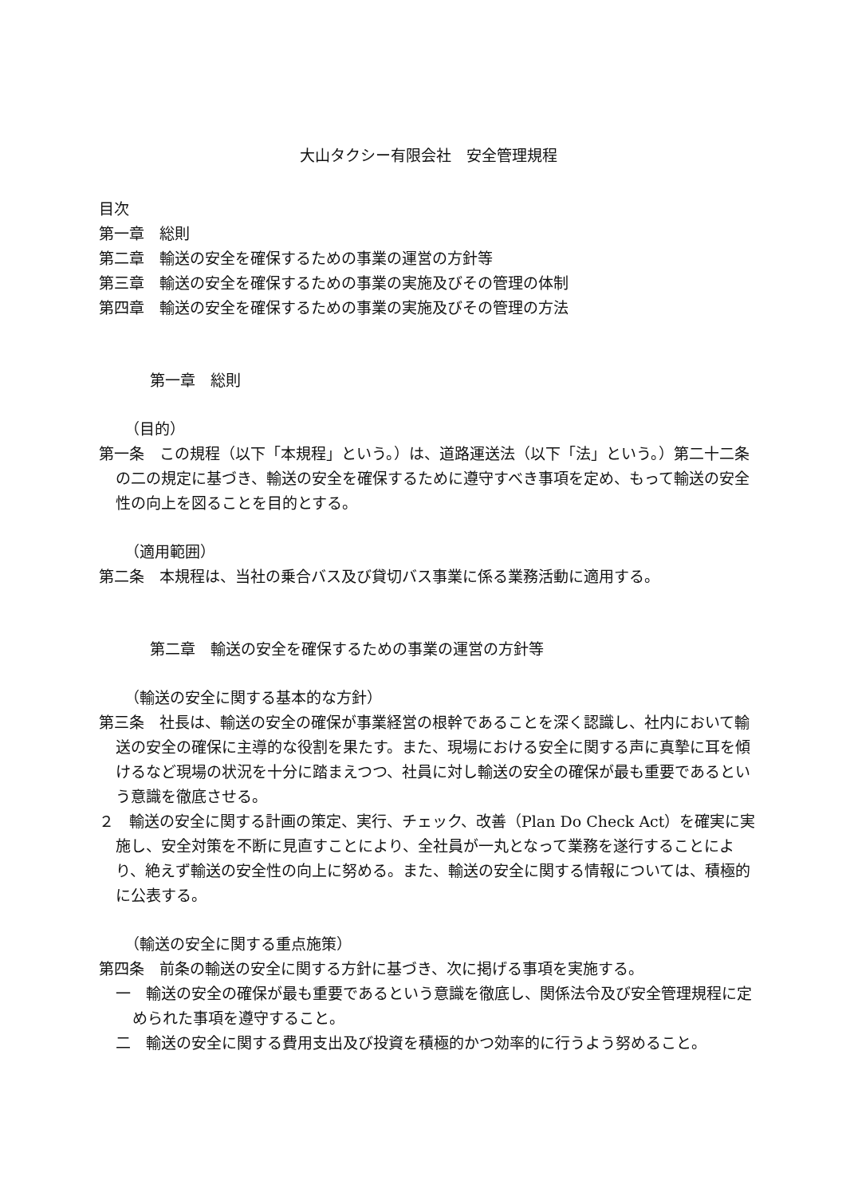大山タクシー有限会社　安全管理規程
目次
第一章　総則
第二章　輸送の安全を確保するための事業の運営の方針等
第三章　輸送の安全を確保するための事業の実施及びその管理の体制
第四章　輸送の安全を確保するための事業の実施及びその管理の方法
第一章　総則
（目的）
第一条　この規程（以下「本規程」という。）は、道路運送法（以下「法」という。）第二十二条の二の規定に基づき、輸送の安全を確保するために遵守すべき事項を定め、もって輸送の安全性の向上を図ることを目的とする。
（適用範囲）
第二条　本規程は、当社の乗合バス及び貸切バス事業に係る業務活動に適用する。
第二章　輸送の安全を確保するための事業の運営の方針等
（輸送の安全に関する基本的な方針）
第三条　社長は、輸送の安全の確保が事業経営の根幹であることを深く認識し、社内において輸送の安全の確保に主導的な役割を果たす。また、現場における安全に関する声に真摯に耳を傾けるなど現場の状況を十分に踏まえつつ、社員に対し輸送の安全の確保が最も重要であるという意識を徹底させる。
２　輸送の安全に関する計画の策定、実行、チェック、改善（Plan Do Check Act）を確実に実施し、安全対策を不断に見直すことにより、全社員が一丸となって業務を遂行することにより、絶えず輸送の安全性の向上に努める。また、輸送の安全に関する情報については、積極的に公表する。
（輸送の安全に関する重点施策）
第四条　前条の輸送の安全に関する方針に基づき、次に掲げる事項を実施する。
一　輸送の安全の確保が最も重要であるという意識を徹底し、関係法令及び安全管理規程に定められた事項を遵守すること。
二　輸送の安全に関する費用支出及び投資を積極的かつ効率的に行うよう努めること。